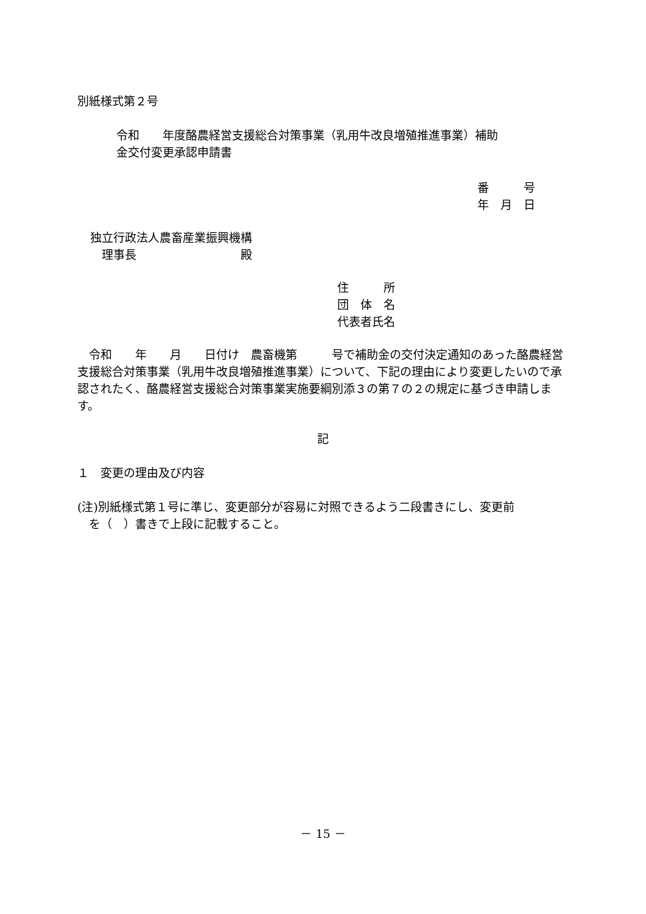別紙様式第２号
令和　　年度酪農経営支援総合対策事業（乳用牛改良増殖推進事業）補助
金交付変更承認申請書
番　　　号
年　月　日
独立行政法人農畜産業振興機構
　理事長　　　　　　　　　殿
住　　　所
団　体　名
代表者氏名
　令和　　年　　月　　日付け　農畜機第　　　号で補助金の交付決定通知のあった酪農経営支援総合対策事業（乳用牛改良増殖推進事業）について、下記の理由により変更したいので承認されたく、酪農経営支援総合対策事業実施要綱別添３の第７の２の規定に基づき申請します。
記
１　変更の理由及び内容
(注)別紙様式第１号に準じ、変更部分が容易に対照できるよう二段書きにし、変更前
　を（　）書きで上段に記載すること。
－ 15 －